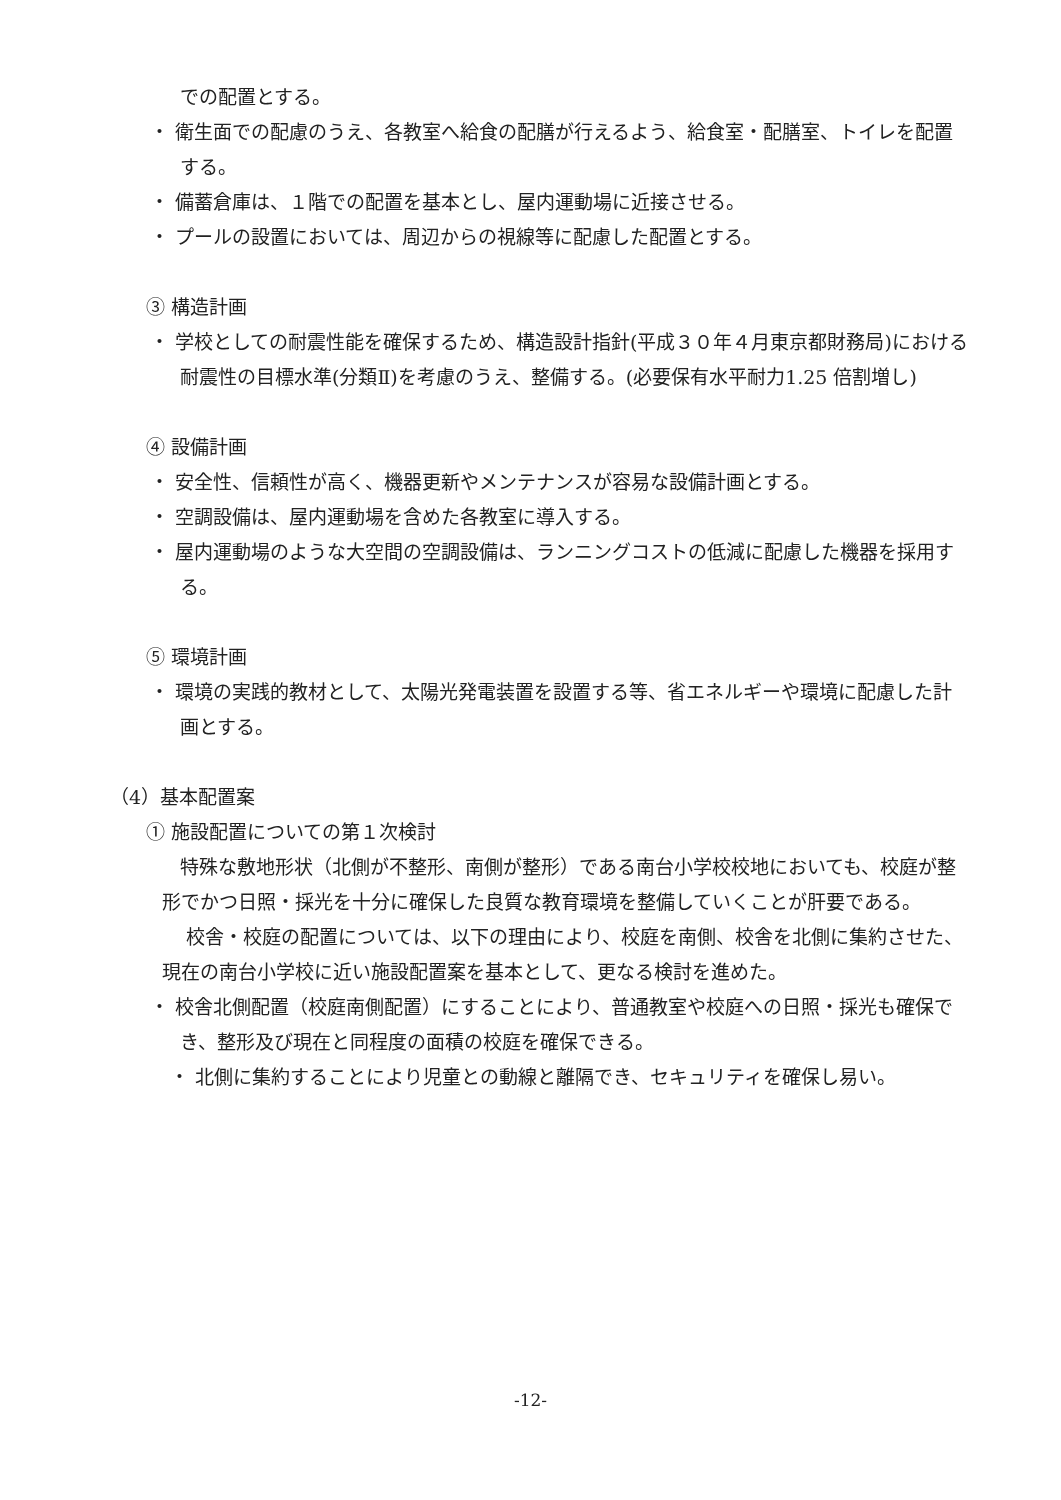での配置とする。
・ 衛生面での配慮のうえ、各教室へ給食の配膳が行えるよう、給食室・配膳室、トイレを配置する。
・ 備蓄倉庫は、１階での配置を基本とし、屋内運動場に近接させる。
・ プールの設置においては、周辺からの視線等に配慮した配置とする。
③ 構造計画
・ 学校としての耐震性能を確保するため、構造設計指針(平成３０年４月東京都財務局)における耐震性の目標水準(分類Ⅱ)を考慮のうえ、整備する。(必要保有水平耐力1.25 倍割増し)
④ 設備計画
・ 安全性、信頼性が高く、機器更新やメンテナンスが容易な設備計画とする。
・ 空調設備は、屋内運動場を含めた各教室に導入する。
・ 屋内運動場のような大空間の空調設備は、ランニングコストの低減に配慮した機器を採用する。
⑤ 環境計画
・ 環境の実践的教材として、太陽光発電装置を設置する等、省エネルギーや環境に配慮した計画とする。
（4）基本配置案
① 施設配置についての第１次検討
特殊な敷地形状（北側が不整形、南側が整形）である南台小学校校地においても、校庭が整形でかつ日照・採光を十分に確保した良質な教育環境を整備していくことが肝要である。
校舎・校庭の配置については、以下の理由により、校庭を南側、校舎を北側に集約させた、現在の南台小学校に近い施設配置案を基本として、更なる検討を進めた。
・ 校舎北側配置（校庭南側配置）にすることにより、普通教室や校庭への日照・採光も確保でき、整形及び現在と同程度の面積の校庭を確保できる。
・ 北側に集約することにより児童との動線と離隔でき、セキュリティを確保し易い。
-12-